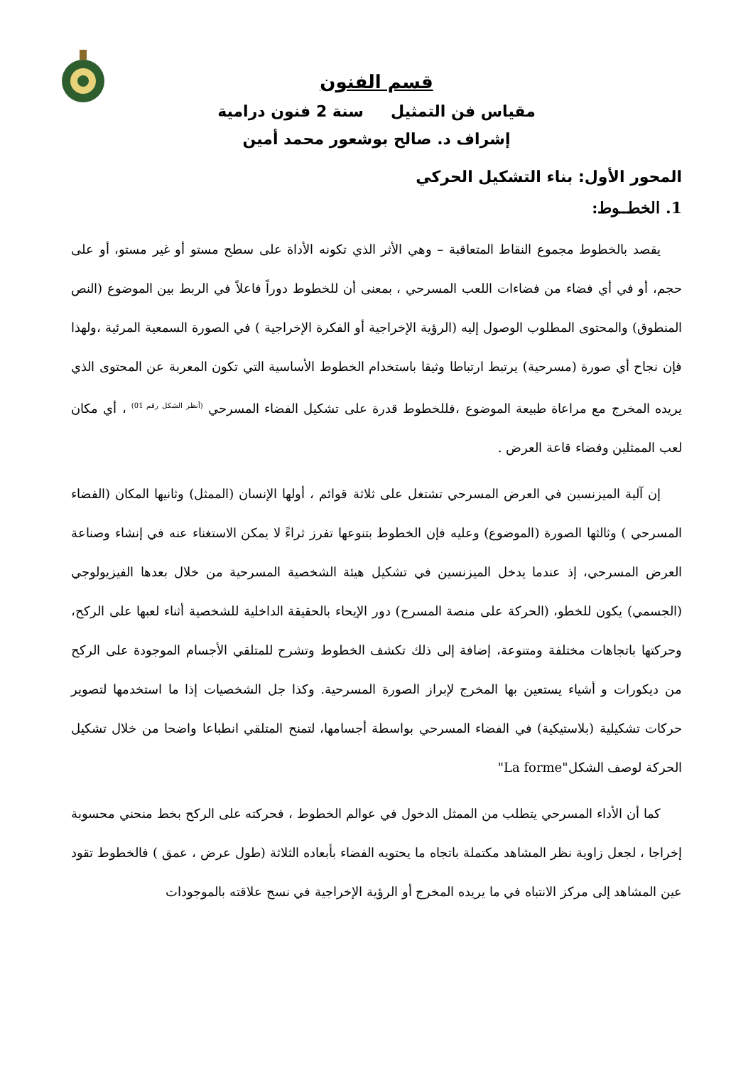قسم الفنون
مقياس فن التمثيل سنة 2 فنون درامية
إشراف د. صالح بوشعور محمد أمين
المحور الأول: بناء التشكيل الحركي
1. الخطــوط:
يقصد بالخطوط مجموع النقاط المتعاقبة – وهي الأثر الذي تكونه الأداة على سطح مستو أو غير مستو، أو على حجم، أو في أي فضاء من فضاءات اللعب المسرحي ، بمعنى أن للخطوط دوراً فاعلاً في الربط بين الموضوع (النص المنطوق) والمحتوى المطلوب الوصول إليه (الرؤية الإخراجية أو الفكرة الإخراجية ) في الصورة السمعية المرئية ،ولهذا فإن نجاح أي صورة (مسرحية) يرتبط ارتباطا وثيقا باستخدام الخطوط الأساسية التي تكون المعربة عن المحتوى الذي يريده المخرج مع مراعاة طبيعة الموضوع ،فللخطوط قدرة على تشكيل الفضاء المسرحي <sup>(أنظر الشكل رقم 01)</sup> ، أي مكان لعب الممثلين وفضاء قاعة العرض .
إن آلية الميزنسين في العرض المسرحي تشتغل على ثلاثة قوائم ، أولها الإنسان (الممثل) وثانيها المكان (الفضاء المسرحي ) وثالثها الصورة (الموضوع) وعليه فإن الخطوط بتنوعها تفرز ثراءً لا يمكن الاستغناء عنه في إنشاء وصناعة العرض المسرحي، إذ عندما يدخل الميزنسين في تشكيل هيئة الشخصية المسرحية من خلال بعدها الفيزيولوجي (الجسمي) يكون للخطو، (الحركة على منصة المسرح) دور الإيحاء بالحقيقة الداخلية للشخصية أثناء لعبها على الركح، وحركتها باتجاهات مختلفة ومتنوعة، إضافة إلى ذلك تكشف الخطوط وتشرح للمتلقي الأجسام الموجودة على الركح من ديكورات و أشياء يستعين بها المخرج لإبراز الصورة المسرحية. وكذا جل الشخصيات إذا ما استخدمها لتصوير حركات تشكيلية (بلاستيكية) في الفضاء المسرحي بواسطة أجسامها، لتمنح المتلقي انطباعا واضحا من خلال تشكيل الحركة لوصف الشكل"La forme"
كما أن الأداء المسرحي يتطلب من الممثل الدخول في عوالم الخطوط ، فحركته على الركح بخط منحني محسوبة إخراجا ، لجعل زاوية نظر المشاهد مكتملة باتجاه ما يحتويه الفضاء بأبعاده الثلاثة (طول عرض ، عمق ) فالخطوط تقود عين المشاهد إلى مركز الانتباه في ما يريده المخرج أو الرؤية الإخراجية في نسج علاقته بالموجودات